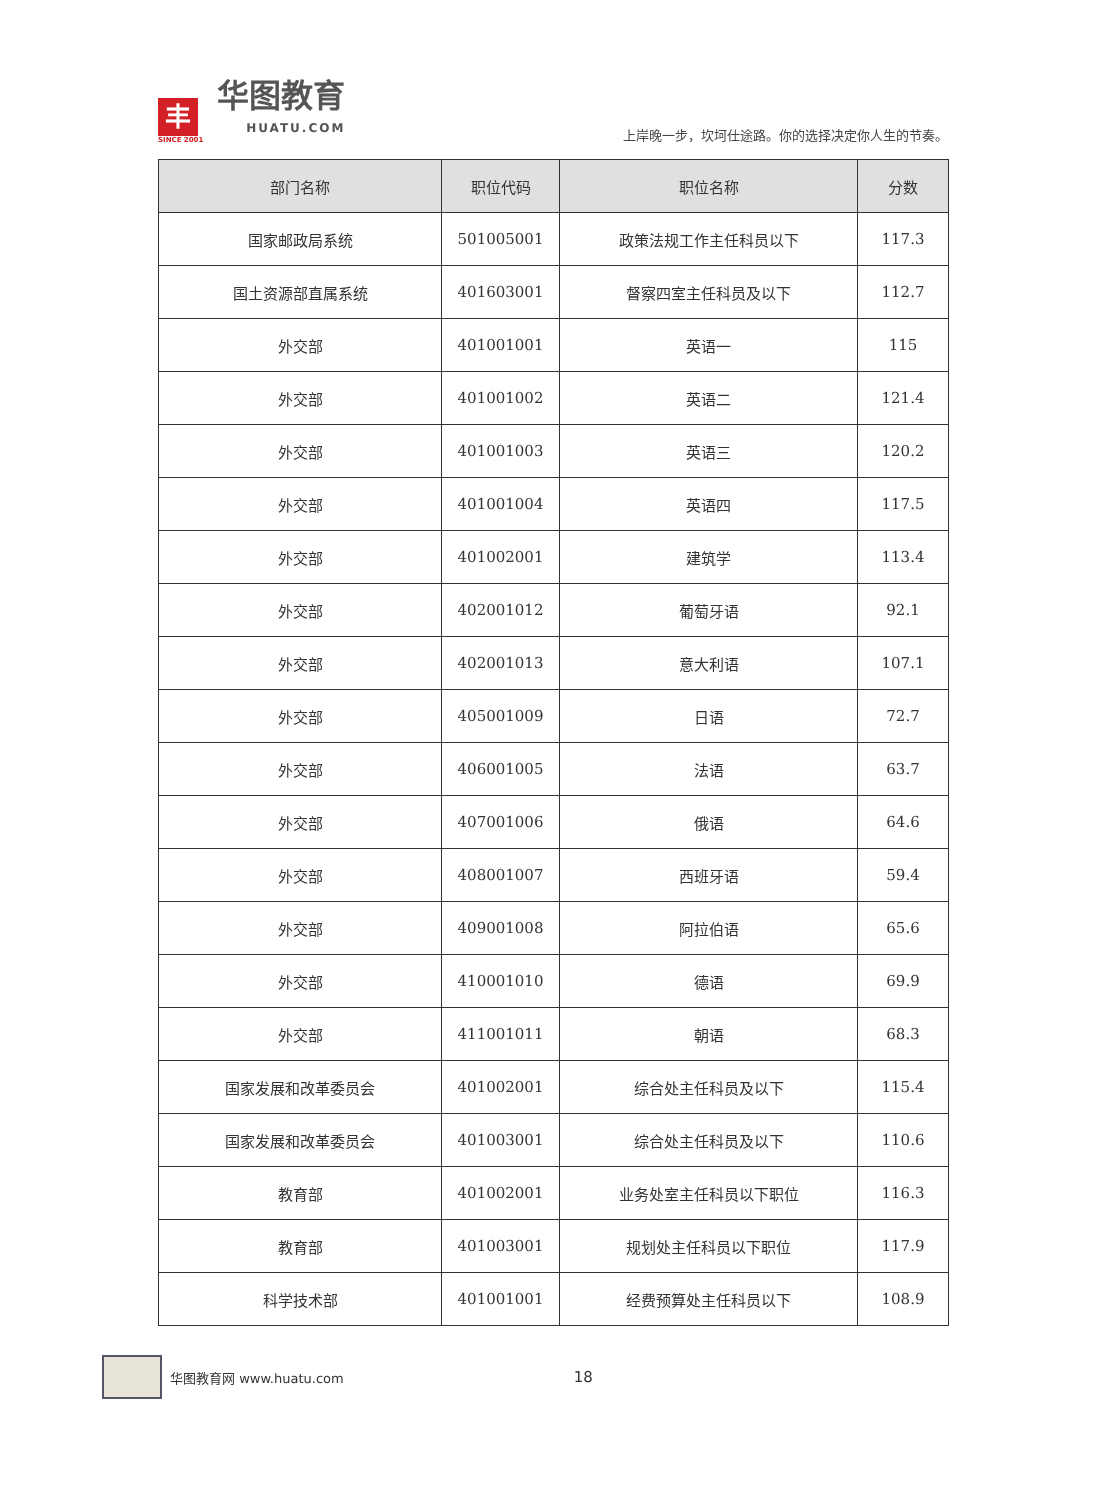丰
SINCE 2001
华图教育
HUATU.COM
上岸晚一步，坎坷仕途路。你的选择决定你人生的节奏。
| 部门名称 | 职位代码 | 职位名称 | 分数 |
| --- | --- | --- | --- |
| 国家邮政局系统 | 501005001 | 政策法规工作主任科员以下 | 117.3 |
| 国土资源部直属系统 | 401603001 | 督察四室主任科员及以下 | 112.7 |
| 外交部 | 401001001 | 英语一 | 115 |
| 外交部 | 401001002 | 英语二 | 121.4 |
| 外交部 | 401001003 | 英语三 | 120.2 |
| 外交部 | 401001004 | 英语四 | 117.5 |
| 外交部 | 401002001 | 建筑学 | 113.4 |
| 外交部 | 402001012 | 葡萄牙语 | 92.1 |
| 外交部 | 402001013 | 意大利语 | 107.1 |
| 外交部 | 405001009 | 日语 | 72.7 |
| 外交部 | 406001005 | 法语 | 63.7 |
| 外交部 | 407001006 | 俄语 | 64.6 |
| 外交部 | 408001007 | 西班牙语 | 59.4 |
| 外交部 | 409001008 | 阿拉伯语 | 65.6 |
| 外交部 | 410001010 | 德语 | 69.9 |
| 外交部 | 411001011 | 朝语 | 68.3 |
| 国家发展和改革委员会 | 401002001 | 综合处主任科员及以下 | 115.4 |
| 国家发展和改革委员会 | 401003001 | 综合处主任科员及以下 | 110.6 |
| 教育部 | 401002001 | 业务处室主任科员以下职位 | 116.3 |
| 教育部 | 401003001 | 规划处主任科员以下职位 | 117.9 |
| 科学技术部 | 401001001 | 经费预算处主任科员以下 | 108.9 |
华图教育网 www.huatu.com 18